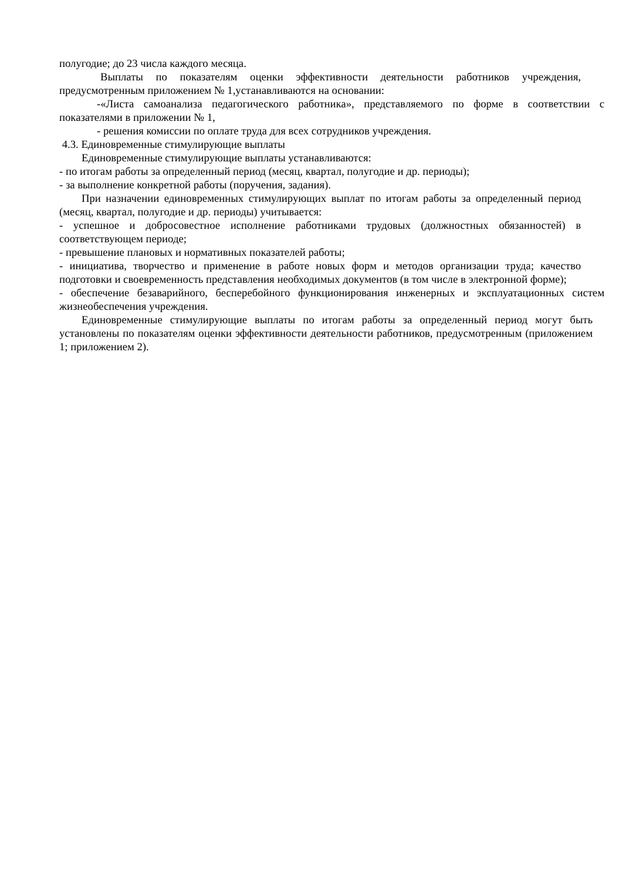полугодие; до 23 числа каждого месяца.
Выплаты по показателям оценки эффективности деятельности работников учреждения, предусмотренным приложением № 1,устанавливаются на основании:
-«Листа самоанализа педагогического работника», представляемого по форме в соответствии с показателями в приложении № 1,
- решения комиссии по оплате труда для всех сотрудников учреждения.
4.3. Единовременные стимулирующие выплаты
Единовременные стимулирующие выплаты устанавливаются:
- по итогам работы за определенный период (месяц, квартал, полугодие и др. периоды);
- за выполнение конкретной работы (поручения, задания).
При назначении единовременных стимулирующих выплат по итогам работы за определенный период (месяц, квартал, полугодие и др. периоды) учитывается:
- успешное и добросовестное исполнение работниками трудовых (должностных обязанностей) в соответствующем периоде;
- превышение плановых и нормативных показателей работы;
- инициатива, творчество и применение в работе новых форм и методов организации труда; качество подготовки и своевременность представления необходимых документов (в том числе в электронной форме);
- обеспечение безаварийного, бесперебойного функционирования инженерных и эксплуатационных систем жизнеобеспечения учреждения.
Единовременные стимулирующие выплаты по итогам работы за определенный период могут быть установлены по показателям оценки эффективности деятельности работников, предусмотренным (приложением 1; приложением 2).